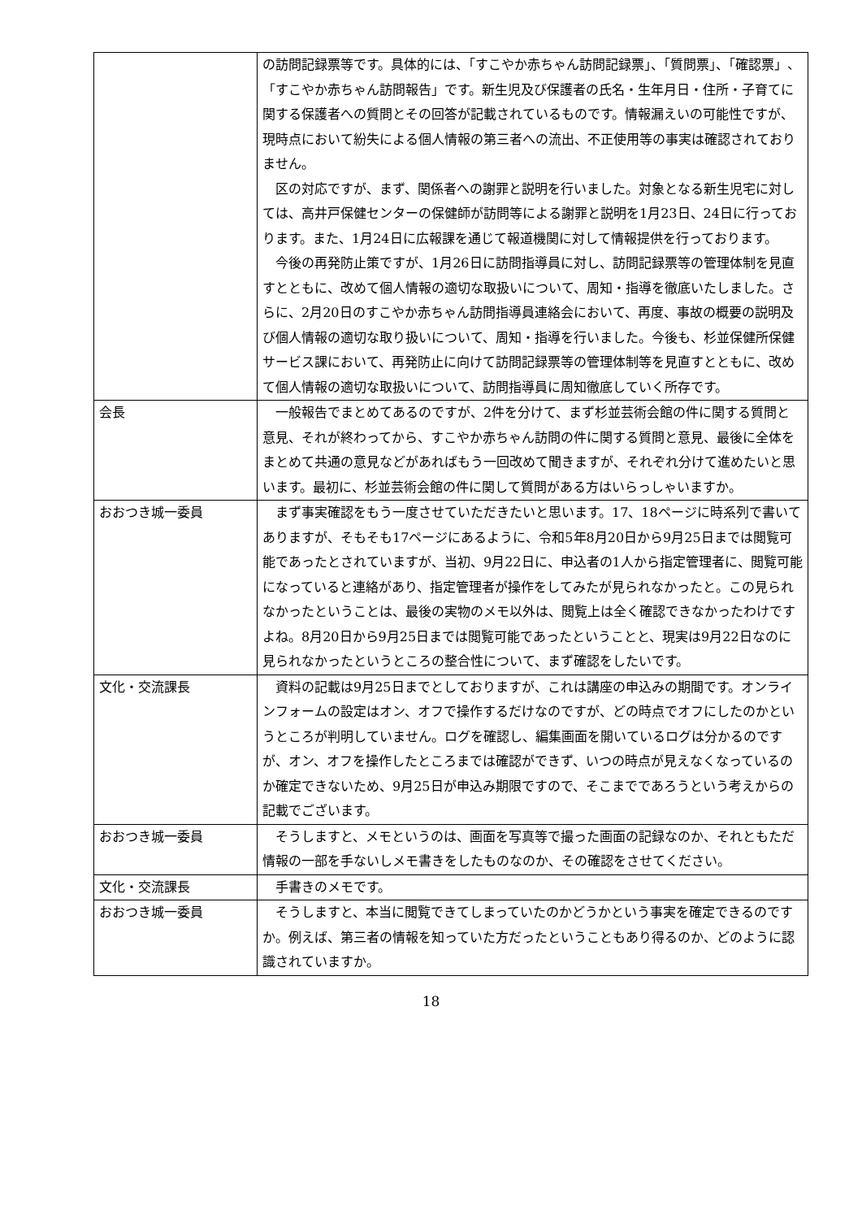| | の訪問記録票等です。具体的には、「すこやか赤ちゃん訪問記録票」、「質問票」、「確認票」、「すこやか赤ちゃん訪問報告」です。新生児及び保護者の氏名・生年月日・住所・子育てに関する保護者への質問とその回答が記載されているものです。情報漏えいの可能性ですが、現時点において紛失による個人情報の第三者への流出、不正使用等の事実は確認されておりません。 区の対応ですが、まず、関係者への謝罪と説明を行いました。対象となる新生児宅に対しては、高井戸保健センターの保健師が訪問等による謝罪と説明を1月23日、24日に行っております。また、1月24日に広報課を通じて報道機関に対して情報提供を行っております。 今後の再発防止策ですが、1月26日に訪問指導員に対し、訪問記録票等の管理体制を見直すとともに、改めて個人情報の適切な取扱いについて、周知・指導を徹底いたしました。さらに、2月20日のすこやか赤ちゃん訪問指導員連絡会において、再度、事故の概要の説明及び個人情報の適切な取り扱いについて、周知・指導を行いました。今後も、杉並保健所保健サービス課において、再発防止に向けて訪問記録票等の管理体制等を見直すとともに、改めて個人情報の適切な取扱いについて、訪問指導員に周知徹底していく所存です。 |
| 会長 | 一般報告でまとめてあるのですが、2件を分けて、まず杉並芸術会館の件に関する質問と意見、それが終わってから、すこやか赤ちゃん訪問の件に関する質問と意見、最後に全体をまとめて共通の意見などがあればもう一回改めて聞きますが、それぞれ分けて進めたいと思います。最初に、杉並芸術会館の件に関して質問がある方はいらっしゃいますか。 |
| おおつき城一委員 | まず事実確認をもう一度させていただきたいと思います。17、18ページに時系列で書いてありますが、そもそも17ページにあるように、令和5年8月20日から9月25日までは閲覧可能であったとされていますが、当初、9月22日に、申込者の1人から指定管理者に、閲覧可能になっていると連絡があり、指定管理者が操作をしてみたが見られなかったと。この見られなかったということは、最後の実物のメモ以外は、閲覧上は全く確認できなかったわけですよね。8月20日から9月25日までは閲覧可能であったということと、現実は9月22日なのに見られなかったというところの整合性について、まず確認をしたいです。 |
| 文化・交流課長 | 資料の記載は9月25日までとしておりますが、これは講座の申込みの期間です。オンラインフォームの設定はオン、オフで操作するだけなのですが、どの時点でオフにしたのかというところが判明していません。ログを確認し、編集画面を開いているログは分かるのですが、オン、オフを操作したところまでは確認ができず、いつの時点が見えなくなっているのか確定できないため、9月25日が申込み期限ですので、そこまでであろうという考えからの記載でございます。 |
| おおつき城一委員 | そうしますと、メモというのは、画面を写真等で撮った画面の記録なのか、それともただ情報の一部を手ないしメモ書きをしたものなのか、その確認をさせてください。 |
| 文化・交流課長 | 手書きのメモです。 |
| おおつき城一委員 | そうしますと、本当に閲覧できてしまっていたのかどうかという事実を確定できるのですか。例えば、第三者の情報を知っていた方だったということもあり得るのか、どのように認識されていますか。 |
18